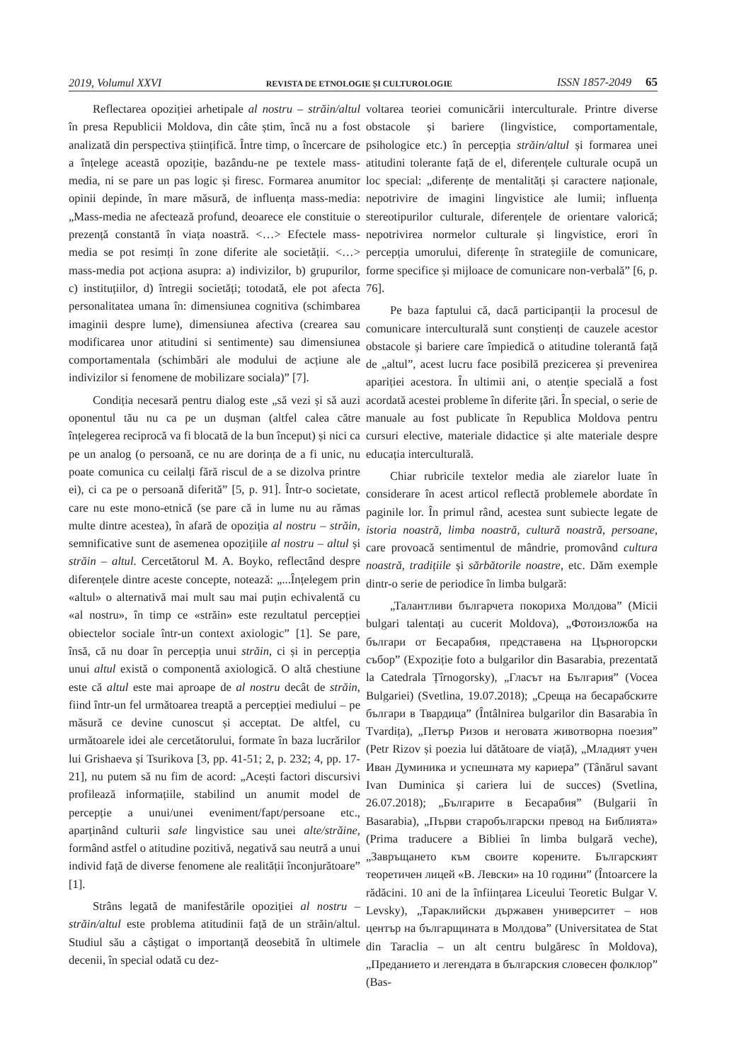2019, Volumul XXVI REVISTA DE ETNOLOGIE ȘI CULTUROLOGIE ISSN 1857-2049 65
Reflectarea opoziției arhetipale al nostru – străin/altul în presa Republicii Moldova, din câte știm, încă nu a fost analizată din perspectiva științifică. Între timp, o încercare de a înțelege această opoziție, bazându-ne pe textele mass-media, ni se pare un pas logic și firesc. Formarea anumitor opinii depinde, în mare măsură, de influența mass-media: „Mass-media ne afectează profund, deoarece ele constituie o prezență constantă în viața noastră. <…> Efectele mass-media se pot resimți în zone diferite ale societății. <…> mass-media pot acționa asupra: a) indivizilor, b) grupurilor, c) instituțiilor, d) întregii societăți; totodată, ele pot afecta personalitatea umana în: dimensiunea cognitiva (schimbarea imaginii despre lume), dimensiunea afectiva (crearea sau modificarea unor atitudini si sentimente) sau dimensiunea comportamentala (schimbări ale modului de acțiune ale indivizilor si fenomene de mobilizare sociala)” [7].
Condiția necesară pentru dialog este „să vezi și să auzi oponentul tău nu ca pe un dușman (altfel calea către înțelegerea reciprocă va fi blocată de la bun început) și nici ca pe un analog (o persoană, ce nu are dorința de a fi unic, nu poate comunica cu ceilalți fără riscul de a se dizolva printre ei), ci ca pe o persoană diferită” [5, p. 91]. Într-o societate, care nu este mono-etnică (se pare că in lume nu au rămas multe dintre acestea), în afară de opoziția al nostru – străin, semnificative sunt de asemenea opozițiile al nostru – altul și străin – altul. Cercetătorul M. A. Boyko, reflectând despre diferențele dintre aceste concepte, notează: „...Înțelegem prin «altul» o alternativă mai mult sau mai puțin echivalentă cu «al nostru», în timp ce «străin» este rezultatul percepției obiectelor sociale într-un context axiologic” [1]. Se pare, însă, că nu doar în percepția unui străin, ci și in percepția unui altul există o componentă axiologică. O altă chestiune este că altul este mai aproape de al nostru decât de străin, fiind într-un fel următoarea treaptă a percepției mediului – pe măsură ce devine cunoscut și acceptat. De altfel, cu următoarele idei ale cercetătorului, formate în baza lucrărilor lui Grishaeva și Tsurikova [3, pp. 41-51; 2, p. 232; 4, pp. 17-21], nu putem să nu fim de acord: „Acești factori discursivi profilează informațiile, stabilind un anumit model de percepție a unui/unei eveniment/fapt/persoane etc., aparținând culturii sale lingvistice sau unei alte/străine, formând astfel o atitudine pozitivă, negativă sau neutră a unui individ față de diverse fenomene ale realității înconjurătoare” [1].
Strâns legată de manifestările opoziției al nostru – străin/altul este problema atitudinii față de un străin/altul. Studiul său a câștigat o importanță deosebită în ultimele decenii, în special odată cu dez-
voltarea teoriei comunicării interculturale. Printre diverse obstacole și bariere (lingvistice, comportamentale, psihologice etc.) în percepția străin/altul și formarea unei atitudini tolerante față de el, diferențele culturale ocupă un loc special: „diferențe de mentalități și caractere naționale, nepotrivire de imagini lingvistice ale lumii; influența stereotipurilor culturale, diferențele de orientare valorică; nepotrivirea normelor culturale și lingvistice, erori în percepția umorului, diferențe în strategiile de comunicare, forme specifice și mijloace de comunicare non-verbală” [6, p. 76].
Pe baza faptului că, dacă participanții la procesul de comunicare interculturală sunt conștienți de cauzele acestor obstacole și bariere care împiedică o atitudine tolerantă față de „altul”, acest lucru face posibilă prezicerea și prevenirea apariției acestora. În ultimii ani, o atenție specială a fost acordată acestei probleme în diferite țări. În special, o serie de manuale au fost publicate în Republica Moldova pentru cursuri elective, materiale didactice și alte materiale despre educația interculturală.
Chiar rubricile textelor media ale ziarelor luate în considerare în acest articol reflectă problemele abordate în paginile lor. În primul rând, acestea sunt subiecte legate de istoria noastră, limba noastră, cultură noastră, persoane, care provoacă sentimentul de mândrie, promovând cultura noastră, tradițiile și sărbătorile noastre, etc. Dăm exemple dintr-o serie de periodice în limba bulgară:
„Талантливи българчета покориха Молдова” (Micii bulgari talentați au cucerit Moldova), „Фотоизложба на българи от Бесарабия, представена на Църногорски събор” (Expoziție foto a bulgarilor din Basarabia, prezentată la Catedrala Țîrnogorsky), „Гласът на България” (Vocea Bulgariei) (Svetlina, 19.07.2018); „Среща на бесарабските българи в Твардица” (Întâlnirea bulgarilor din Basarabia în Tvardița), „Петър Ризов и неговата животворна поезия” (Petr Rizov și poezia lui dătătoare de viață), „Младият учен Иван Думиника и успешната му кариера” (Tânărul savant Ivan Duminica și cariera lui de succes) (Svetlina, 26.07.2018); „Българите в Бесарабия” (Bulgarii în Basarabia), „Първи старобългарски превод на Библията» (Prima traducere a Bibliei în limba bulgară veche), „Завръщането към своите корените. Българският теоретичен лицей «В. Левски» на 10 години” (Întoarcere la rădăcini. 10 ani de la înființarea Liceului Teoretic Bulgar V. Levsky), „Тараклийски държавен университет – нов център на българщината в Молдова” (Universitatea de Stat din Taraclia – un alt centru bulgăresc în Moldova), „Преданието и легендата в българския словесен фолклор” (Bas-